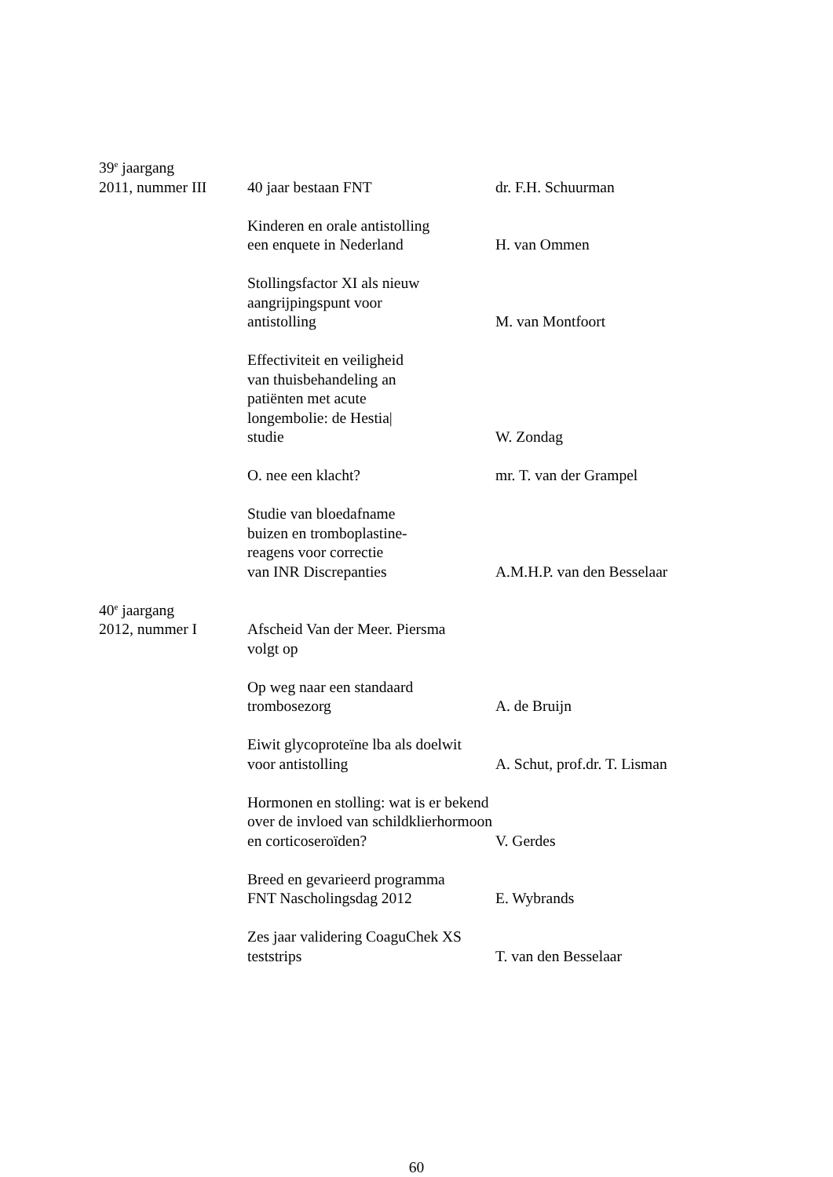39<sup>e</sup> jaargang
2011, nummer III 40 jaar bestaan FNT dr. F.H. Schuurman
Kinderen en orale antistolling
een enquete in Nederland
H. van Ommen
Stollingsfactor XI als nieuw
aangrijpingspunt voor
antistolling
M. van Montfoort
Effectiviteit en veiligheid
van thuisbehandeling an
patiënten met acute
longembolie: de Hestia|
studie
W. Zondag
O. nee een klacht? mr. T. van der Grampel
Studie van bloedafname
buizen en tromboplastine-
reagens voor correctie
van INR Discrepanties
A.M.H.P. van den Besselaar
40<sup>e</sup> jaargang
2012, nummer I Afscheid Van der Meer. Piersma
volgt op
Op weg naar een standaard
trombosezorg
A. de Bruijn
Eiwit glycoproteïne lba als doelwit
voor antistolling
A. Schut, prof.dr. T. Lisman
Hormonen en stolling: wat is er bekend
over de invloed van schildklierhormoon
en corticoseroïden?
V. Gerdes
Breed en gevarieerd programma
FNT Nascholingsdag 2012
E. Wybrands
Zes jaar validering CoaguChek XS
teststrips
T. van den Besselaar
60